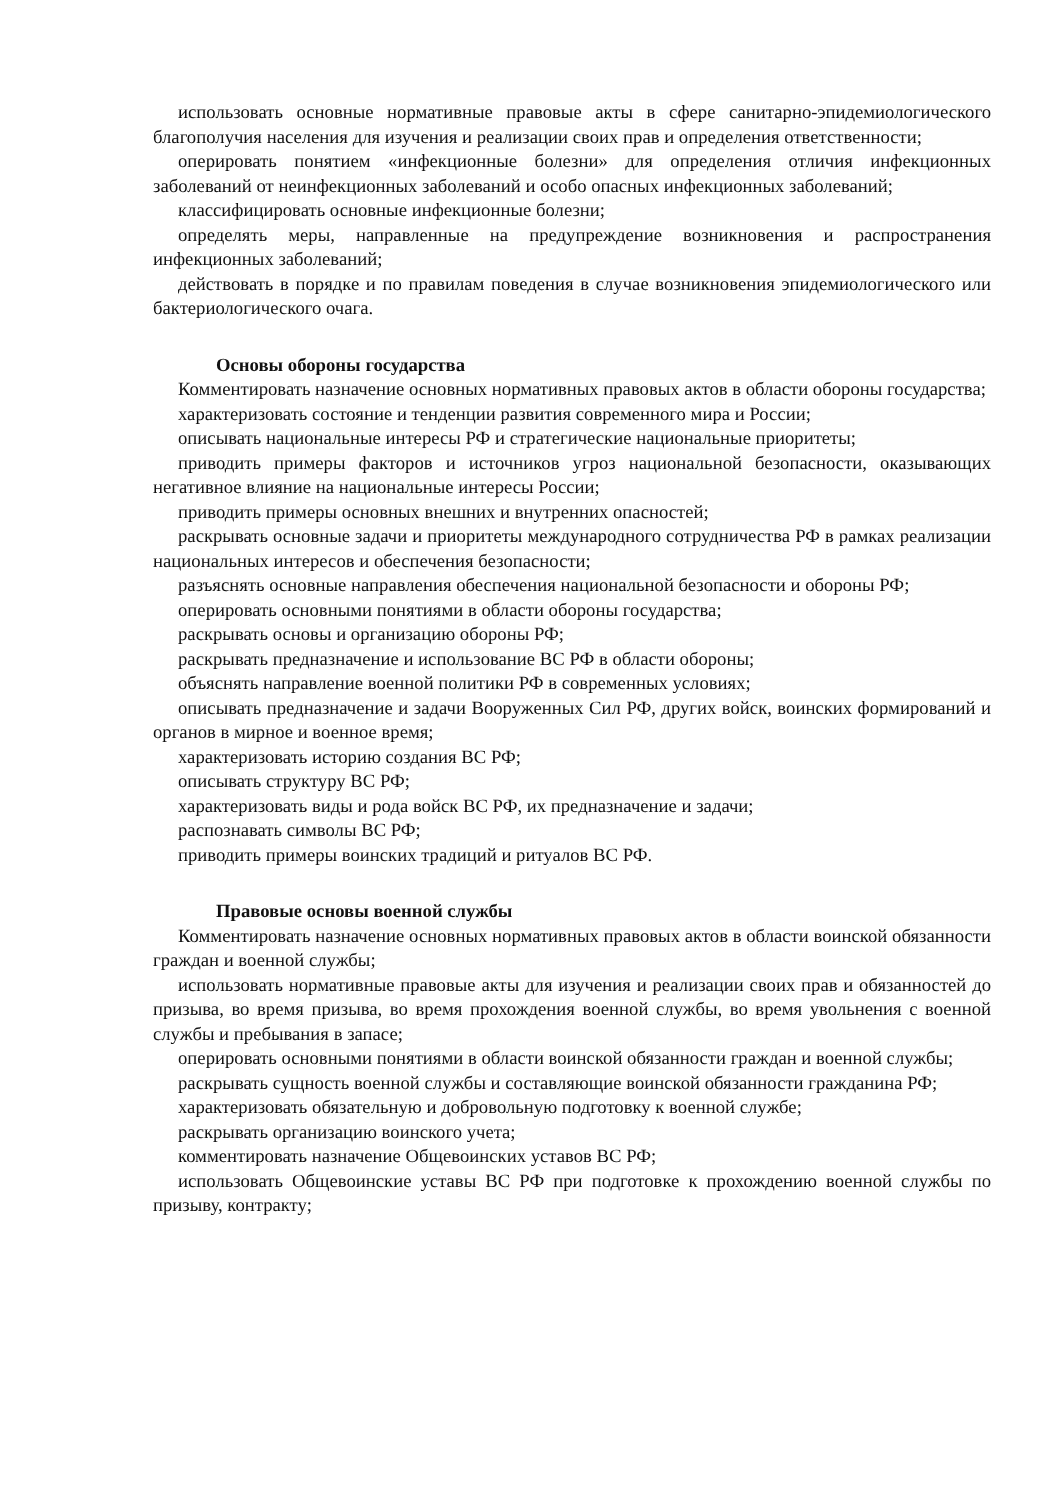использовать основные нормативные правовые акты в сфере санитарно-эпидемиологического благополучия населения для изучения и реализации своих прав и определения ответственности;
оперировать понятием «инфекционные болезни» для определения отличия инфекционных заболеваний от неинфекционных заболеваний и особо опасных инфекционных заболеваний;
классифицировать основные инфекционные болезни;
определять меры, направленные на предупреждение возникновения и распространения инфекционных заболеваний;
действовать в порядке и по правилам поведения в случае возникновения эпидемиологического или бактериологического очага.
Основы обороны государства
Комментировать назначение основных нормативных правовых актов в области обороны государства;
характеризовать состояние и тенденции развития современного мира и России;
описывать национальные интересы РФ и стратегические национальные приоритеты;
приводить примеры факторов и источников угроз национальной безопасности, оказывающих негативное влияние на национальные интересы России;
приводить примеры основных внешних и внутренних опасностей;
раскрывать основные задачи и приоритеты международного сотрудничества РФ в рамках реализации национальных интересов и обеспечения безопасности;
разъяснять основные направления обеспечения национальной безопасности и обороны РФ;
оперировать основными понятиями в области обороны государства;
раскрывать основы и организацию обороны РФ;
раскрывать предназначение и использование ВС РФ в области обороны;
объяснять направление военной политики РФ в современных условиях;
описывать предназначение и задачи Вооруженных Сил РФ, других войск, воинских формирований и органов в мирное и военное время;
характеризовать историю создания ВС РФ;
описывать структуру ВС РФ;
характеризовать виды и рода войск ВС РФ, их предназначение и задачи;
распознавать символы ВС РФ;
приводить примеры воинских традиций и ритуалов ВС РФ.
Правовые основы военной службы
Комментировать назначение основных нормативных правовых актов в области воинской обязанности граждан и военной службы;
использовать нормативные правовые акты для изучения и реализации своих прав и обязанностей до призыва, во время призыва, во время прохождения военной службы, во время увольнения с военной службы и пребывания в запасе;
оперировать основными понятиями в области воинской обязанности граждан и военной службы;
раскрывать сущность военной службы и составляющие воинской обязанности гражданина РФ;
характеризовать обязательную и добровольную подготовку к военной службе;
раскрывать организацию воинского учета;
комментировать назначение Общевоинских уставов ВС РФ;
использовать Общевоинские уставы ВС РФ при подготовке к прохождению военной службы по призыву, контракту;